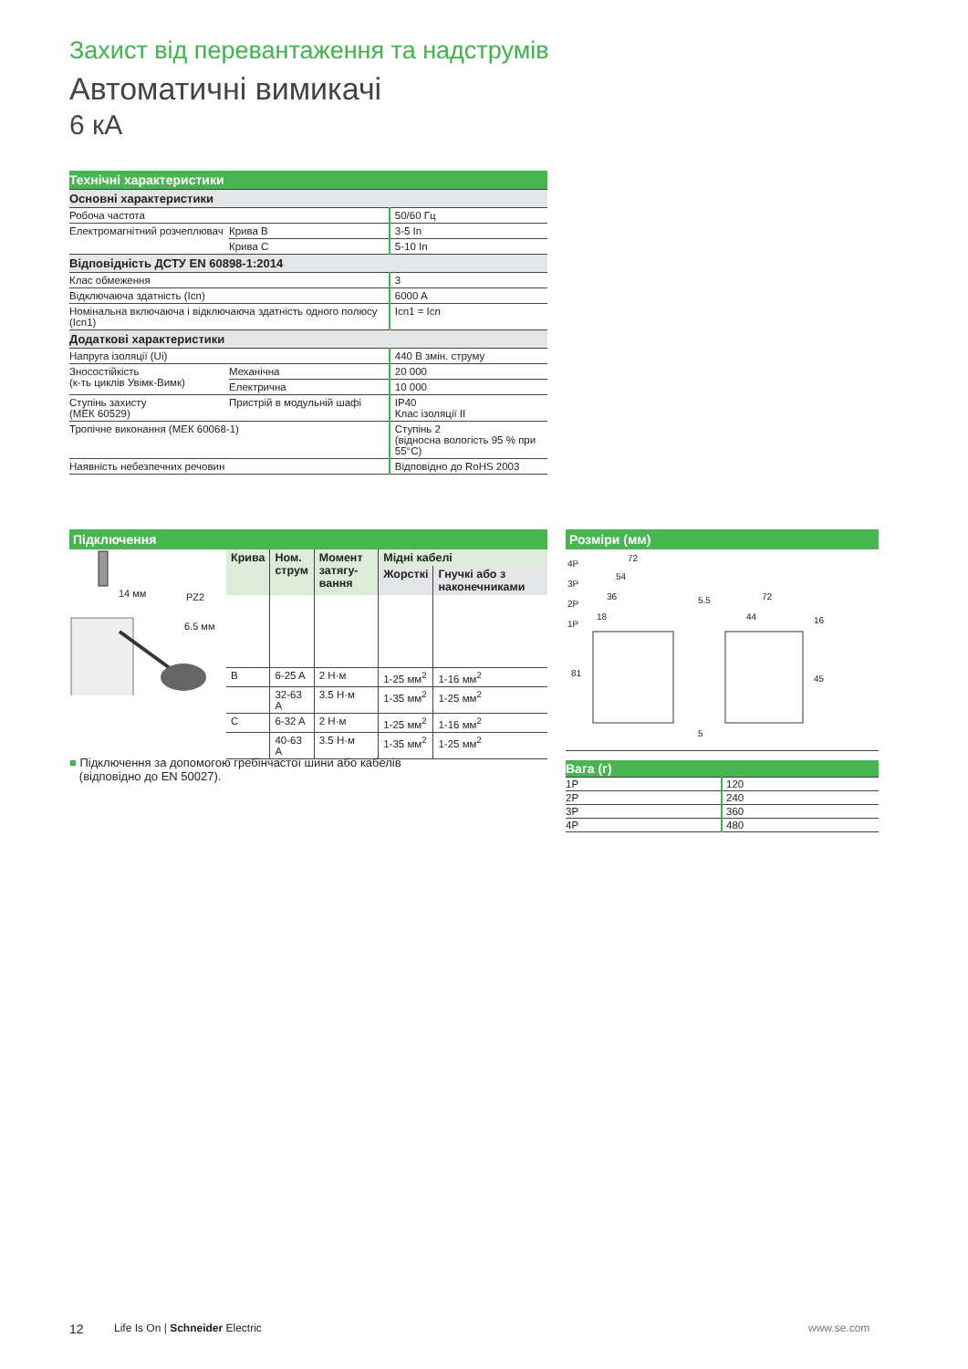Захист від перевантаження та надструмів
Автоматичні вимикачі
6 кА
| Технічні характеристики | | |
| Основні характеристики | | |
| Робоча частота | | 50/60 Гц |
| Електромагнітний розчеплювач | Крива B | 3-5 In |
| | Крива C | 5-10 In |
| Відповідність ДСТУ EN 60898-1:2014 | | |
| Клас обмеження | | 3 |
| Відключаюча здатність (Icn) | | 6000 A |
| Номінальна включаюча і відключаюча здатність одного полюсу (Icn1) | | Icn1 = Icn |
| Додаткові характеристики | | |
| Напруга ізоляції (Ui) | | 440 В змін. струму |
| Зносостійкість (к-ть циклів Увімк-Вимк) | Механічна | 20 000 |
| | Електрична | 10 000 |
| Ступінь захисту (МЕК 60529) | Пристрій в модульній шафі | IP40 Клас ізоляції II |
| Тропічне виконання (МЕК 60068-1) | | Ступінь 2 (відносна вологість 95 % при 55°C) |
| Наявність небезпечних речовин | | Відповідно до RoHS 2003 |
Підключення
14 мм PZ2
6.5 мм
| Крива | Ном. струм | Момент затягу- вання | Мідні кабелі | |
| --- | --- | --- | --- | --- |
| | | | Жорсткі | Гнучкі або з наконечниками |
| B | 6-25 A | 2 Н·м | 1-25 мм<sup>2</sup> | 1-16 мм<sup>2</sup> |
| | 32-63 A | 3.5 Н·м | 1-35 мм<sup>2</sup> | 1-25 мм<sup>2</sup> |
| C | 6-32 A | 2 Н·м | 1-25 мм<sup>2</sup> | 1-16 мм<sup>2</sup> |
| | 40-63 A | 3.5 Н·м | 1-35 мм<sup>2</sup> | 1-25 мм<sup>2</sup> |
■ Підключення за допомогою гребінчастої шини або кабелів
(відповідно до EN 50027).
Розміри (мм)
4P
72
3P
54
2P
36
1P
18
81
5.5 72
44 16
45
5
| Вага (г) | |
| 1P | 120 |
| 2P | 240 |
| 3P | 360 |
| 4P | 480 |
12
Life Is On | Schneider Electric
www.se.com